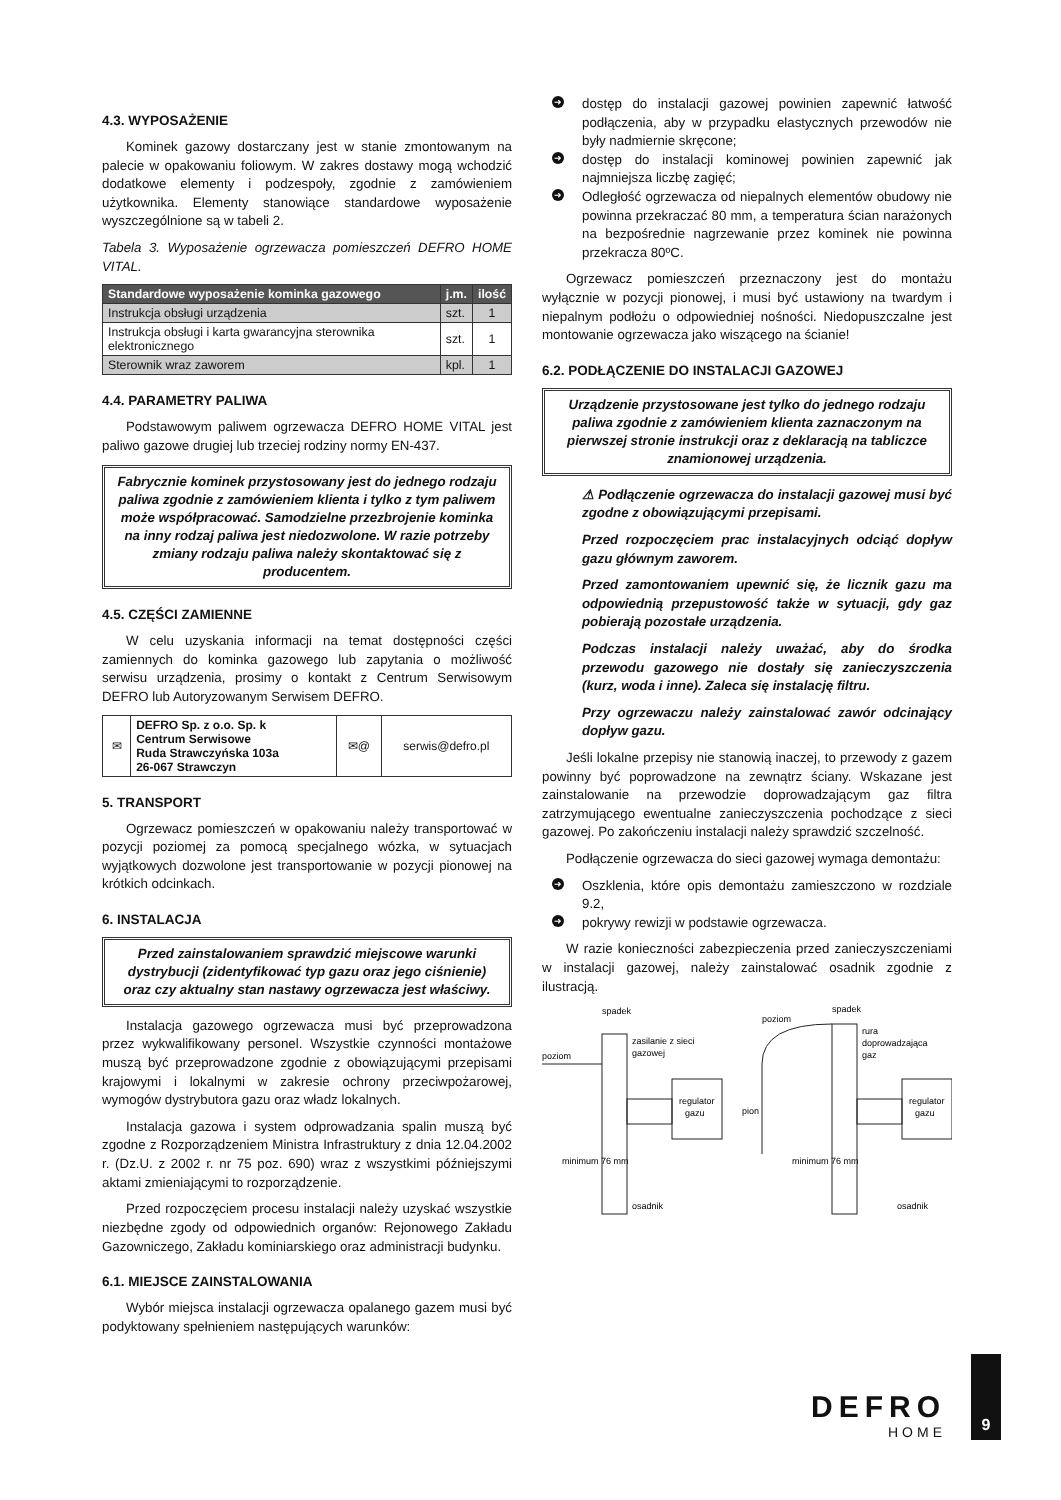4.3. WYPOSAŻENIE
Kominek gazowy dostarczany jest w stanie zmontowanym na palecie w opakowaniu foliowym. W zakres dostawy mogą wchodzić dodatkowe elementy i podzespoły, zgodnie z zamówieniem użytkownika. Elementy stanowiące standardowe wyposażenie wyszczególnione są w tabeli 2.
Tabela 3. Wyposażenie ogrzewacza pomieszczeń DEFRO HOME VITAL.
| Standardowe wyposażenie kominka gazowego | j.m. | ilość |
| --- | --- | --- |
| Instrukcja obsługi urządzenia | szt. | 1 |
| Instrukcja obsługi i karta gwarancyjna sterownika elektronicznego | szt. | 1 |
| Sterownik wraz zaworem | kpl. | 1 |
4.4. PARAMETRY PALIWA
Podstawowym paliwem ogrzewacza DEFRO HOME VITAL jest paliwo gazowe drugiej lub trzeciej rodziny normy EN-437.
Fabrycznie kominek przystosowany jest do jednego rodzaju paliwa zgodnie z zamówieniem klienta i tylko z tym paliwem może współpracować. Samodzielne przezbrojenie kominka na inny rodzaj paliwa jest niedozwolone. W razie potrzeby zmiany rodzaju paliwa należy skontaktować się z producentem.
4.5. CZĘŚCI ZAMIENNE
W celu uzyskania informacji na temat dostępności części zamiennych do kominka gazowego lub zapytania o możliwość serwisu urządzenia, prosimy o kontakt z Centrum Serwisowym DEFRO lub Autoryzowanym Serwisem DEFRO.
| ✉ | DEFRO Sp. z o.o. Sp. k Centrum Serwisowe Ruda Strawczyńska 103a 26-067 Strawczyn | ✉@ | serwis@defro.pl |
5. TRANSPORT
Ogrzewacz pomieszczeń w opakowaniu należy transportować w pozycji poziomej za pomocą specjalnego wózka, w sytuacjach wyjątkowych dozwolone jest transportowanie w pozycji pionowej na krótkich odcinkach.
6. INSTALACJA
Przed zainstalowaniem sprawdzić miejscowe warunki dystrybucji (zidentyfikować typ gazu oraz jego ciśnienie) oraz czy aktualny stan nastawy ogrzewacza jest właściwy.
Instalacja gazowego ogrzewacza musi być przeprowadzona przez wykwalifikowany personel. Wszystkie czynności montażowe muszą być przeprowadzone zgodnie z obowiązującymi przepisami krajowymi i lokalnymi w zakresie ochrony przeciwpożarowej, wymogów dystrybutora gazu oraz władz lokalnych.
Instalacja gazowa i system odprowadzania spalin muszą być zgodne z Rozporządzeniem Ministra Infrastruktury z dnia 12.04.2002 r. (Dz.U. z 2002 r. nr 75 poz. 690) wraz z wszystkimi późniejszymi aktami zmieniającymi to rozporządzenie.
Przed rozpoczęciem procesu instalacji należy uzyskać wszystkie niezbędne zgody od odpowiednich organów: Rejonowego Zakładu Gazowniczego, Zakładu kominiarskiego oraz administracji budynku.
6.1. MIEJSCE ZAINSTALOWANIA
Wybór miejsca instalacji ogrzewacza opalanego gazem musi być podyktowany spełnieniem następujących warunków:
➜ dostęp do instalacji gazowej powinien zapewnić łatwość podłączenia, aby w przypadku elastycznych przewodów nie były nadmiernie skręcone;
➜ dostęp do instalacji kominowej powinien zapewnić jak najmniejsza liczbę zagięć;
➜ Odległość ogrzewacza od niepalnych elementów obudowy nie powinna przekraczać 80 mm, a temperatura ścian narażonych na bezpośrednie nagrzewanie przez kominek nie powinna przekracza 80ºC.
Ogrzewacz pomieszczeń przeznaczony jest do montażu wyłącznie w pozycji pionowej, i musi być ustawiony na twardym i niepalnym podłożu o odpowiedniej nośności. Niedopuszczalne jest montowanie ogrzewacza jako wiszącego na ścianie!
6.2. PODŁĄCZENIE DO INSTALACJI GAZOWEJ
Urządzenie przystosowane jest tylko do jednego rodzaju paliwa zgodnie z zamówieniem klienta zaznaczonym na pierwszej stronie instrukcji oraz z deklaracją na tabliczce znamionowej urządzenia.
⚠ Podłączenie ogrzewacza do instalacji gazowej musi być zgodne z obowiązującymi przepisami.
Przed rozpoczęciem prac instalacyjnych odciąć dopływ gazu głównym zaworem.
Przed zamontowaniem upewnić się, że licznik gazu ma odpowiednią przepustowość także w sytuacji, gdy gaz pobierają pozostałe urządzenia.
Podczas instalacji należy uważać, aby do środka przewodu gazowego nie dostały się zanieczyszczenia (kurz, woda i inne). Zaleca się instalację filtru.
Przy ogrzewaczu należy zainstalować zawór odcinający dopływ gazu.
Jeśli lokalne przepisy nie stanowią inaczej, to przewody z gazem powinny być poprowadzone na zewnątrz ściany. Wskazane jest zainstalowanie na przewodzie doprowadzającym gaz filtra zatrzymującego ewentualne zanieczyszczenia pochodzące z sieci gazowej. Po zakończeniu instalacji należy sprawdzić szczelność.
Podłączenie ogrzewacza do sieci gazowej wymaga demontażu:
➜ Oszklenia, które opis demontażu zamieszczono w rozdziale 9.2,
➜ pokrywy rewizji w podstawie ogrzewacza.
W razie konieczności zabezpieczenia przed zanieczyszczeniami w instalacji gazowej, należy zainstalować osadnik zgodnie z ilustracją.
spadek
poziom
zasilanie z sieci
gazowej
regulator
gazu
osadnik
minimum 76 mm
spadek
poziom
rura
doprowadzająca
gaz
regulator
gazu
pion
osadnik
minimum 76 mm
DEFRO
HOME
9